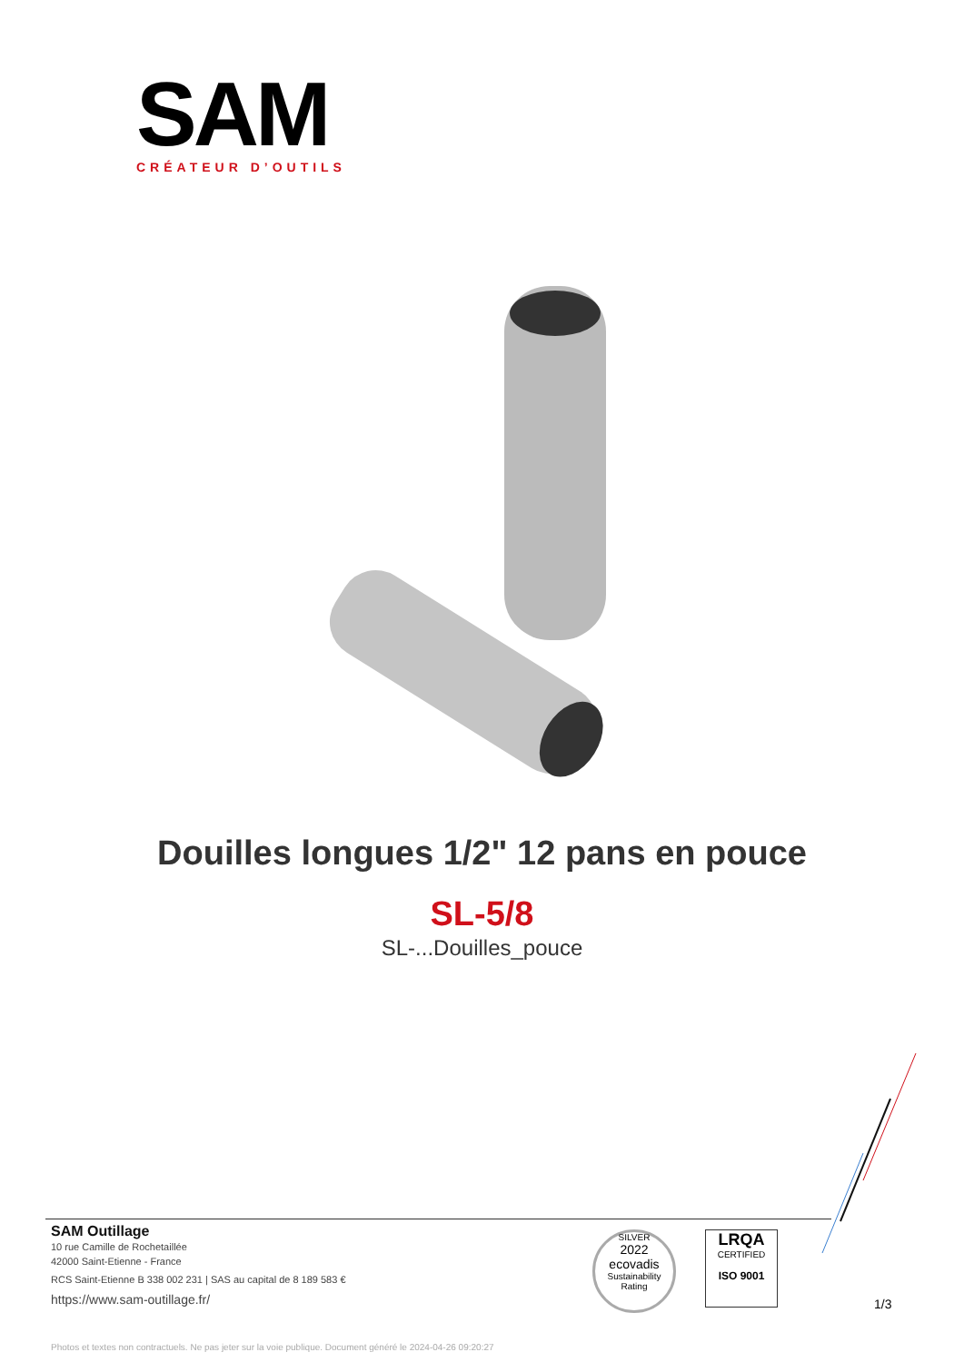SAM
CRÉATEUR D’OUTILS
Douilles longues 1/2" 12 pans en pouce
SL-5/8
SL-...Douilles_pouce
SAM Outillage
10 rue Camille de Rochetaillée
42000 Saint-Etienne - France
RCS Saint-Etienne B 338 002 231 | SAS au capital de 8 189 583 €
https://www.sam-outillage.fr/
SILVER
2022
ecovadis
Sustainability Rating
LRQA
CERTIFIED
ISO 9001
1/3
Photos et textes non contractuels. Ne pas jeter sur la voie publique. Document généré le 2024-04-26 09:20:27